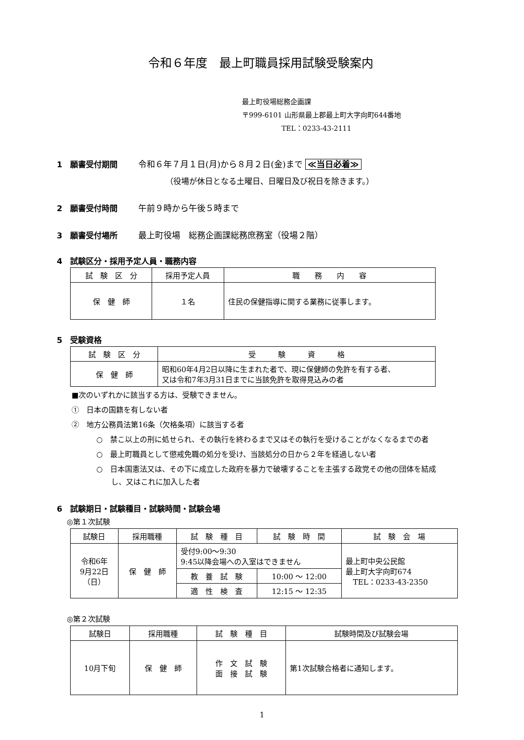令和６年度　最上町職員採用試験受験案内
最上町役場総務企画課
〒999-6101 山形県最上郡最上町大字向町644番地
TEL：0233-43-2111
1　願書受付期間 令和６年７月１日(月)から８月２日(金)まで ≪当日必着≫
（役場が休日となる土曜日、日曜日及び祝日を除きます。）
2　願書受付時間 午前９時から午後５時まで
3　願書受付場所 最上町役場　総務企画課総務庶務室（役場２階）
4　試験区分・採用予定人員・職務内容
| 試 験 区 分 | 採用予定人員 | 職 務 内 容 |
| --- | --- | --- |
| 保 健 師 | １名 | 住民の保健指導に関する業務に従事します。 |
5　受験資格
| 試 験 区 分 | 受 験 資 格 |
| --- | --- |
| 保 健 師 | 昭和60年4月2日以降に生まれた者で、現に保健師の免許を有する者、 又は令和7年3月31日までに当該免許を取得見込みの者 |
■次のいずれかに該当する方は、受験できません。
①　日本の国籍を有しない者
②　地方公務員法第16条（欠格条項）に該当する者
○　禁こ以上の刑に処せられ、その執行を終わるまで又はその執行を受けることがなくなるまでの者
○　最上町職員として懲戒免職の処分を受け、当該処分の日から２年を経過しない者
○　日本国憲法又は、その下に成立した政府を暴力で破壊することを主張する政党その他の団体を結成
　　し、又はこれに加入した者
6　試験期日・試験種目・試験時間・試験会場
◎第１次試験
| 試験日 | 採用職種 | 試 験 種 目 | 試 験 時 間 | 試 験 会 場 |
| --- | --- | --- | --- | --- |
| 令和6年 9月22日 （日） | 保 健 師 | 受付9:00～9:30 9:45以降会場への入室はできません | | 最上町中央公民館 最上町大字向町674 TEL：0233-43-2350 |
| | | 教 養 試 験 | 10:00 ～ 12:00 | |
| | | 適 性 検 査 | 12:15 ～ 12:35 | |
◎第２次試験
| 試験日 | 採用職種 | 試 験 種 目 | 試験時間及び試験会場 |
| --- | --- | --- | --- |
| 10月下旬 | 保 健 師 | 作 文 試 験 面 接 試 験 | 第1次試験合格者に通知します。 |
1